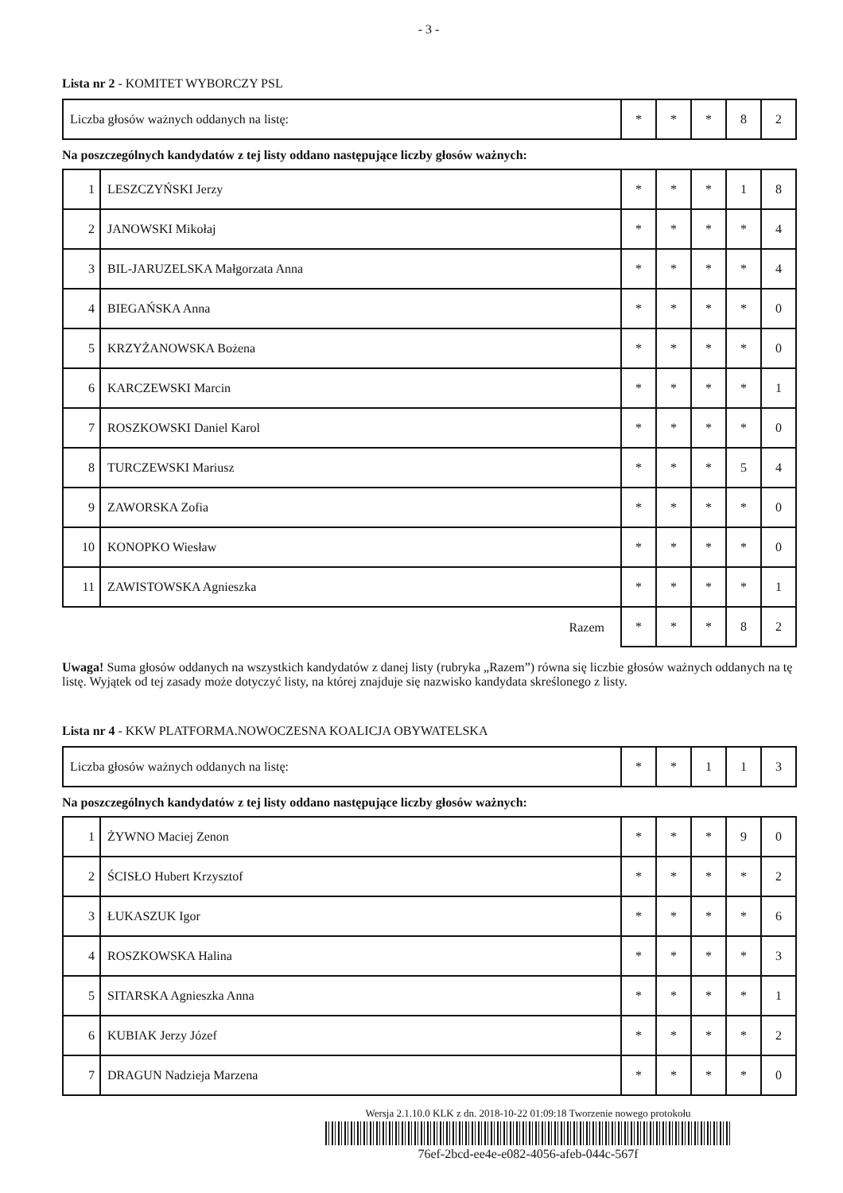- 3 -
Lista nr 2 - KOMITET WYBORCZY PSL
| Liczba głosów ważnych oddanych na listę: | * | * | * | 8 | 2 |
Na poszczególnych kandydatów z tej listy oddano następujące liczby głosów ważnych:
| 1 | LESZCZYŃSKI Jerzy | * | * | * | 1 | 8 |
| 2 | JANOWSKI Mikołaj | * | * | * | * | 4 |
| 3 | BIL-JARUZELSKA Małgorzata Anna | * | * | * | * | 4 |
| 4 | BIEGAŃSKA Anna | * | * | * | * | 0 |
| 5 | KRZYŻANOWSKA Bożena | * | * | * | * | 0 |
| 6 | KARCZEWSKI Marcin | * | * | * | * | 1 |
| 7 | ROSZKOWSKI Daniel Karol | * | * | * | * | 0 |
| 8 | TURCZEWSKI Mariusz | * | * | * | 5 | 4 |
| 9 | ZAWORSKA Zofia | * | * | * | * | 0 |
| 10 | KONOPKO Wiesław | * | * | * | * | 0 |
| 11 | ZAWISTOWSKA Agnieszka | * | * | * | * | 1 |
| Razem | | * | * | * | 8 | 2 |
Uwaga! Suma głosów oddanych na wszystkich kandydatów z danej listy (rubryka „Razem”) równa się liczbie głosów ważnych oddanych na tę listę. Wyjątek od tej zasady może dotyczyć listy, na której znajduje się nazwisko kandydata skreślonego z listy.
Lista nr 4 - KKW PLATFORMA.NOWOCZESNA KOALICJA OBYWATELSKA
| Liczba głosów ważnych oddanych na listę: | * | * | 1 | 1 | 3 |
Na poszczególnych kandydatów z tej listy oddano następujące liczby głosów ważnych:
| 1 | ŻYWNO Maciej Zenon | * | * | * | 9 | 0 |
| 2 | ŚCISŁO Hubert Krzysztof | * | * | * | * | 2 |
| 3 | ŁUKASZUK Igor | * | * | * | * | 6 |
| 4 | ROSZKOWSKA Halina | * | * | * | * | 3 |
| 5 | SITARSKA Agnieszka Anna | * | * | * | * | 1 |
| 6 | KUBIAK Jerzy Józef | * | * | * | * | 2 |
| 7 | DRAGUN Nadzieja Marzena | * | * | * | * | 0 |
Wersja 2.1.10.0 KLK z dn. 2018-10-22 01:09:18 Tworzenie nowego protokołu
76ef-2bcd-ee4e-e082-4056-afeb-044c-567f